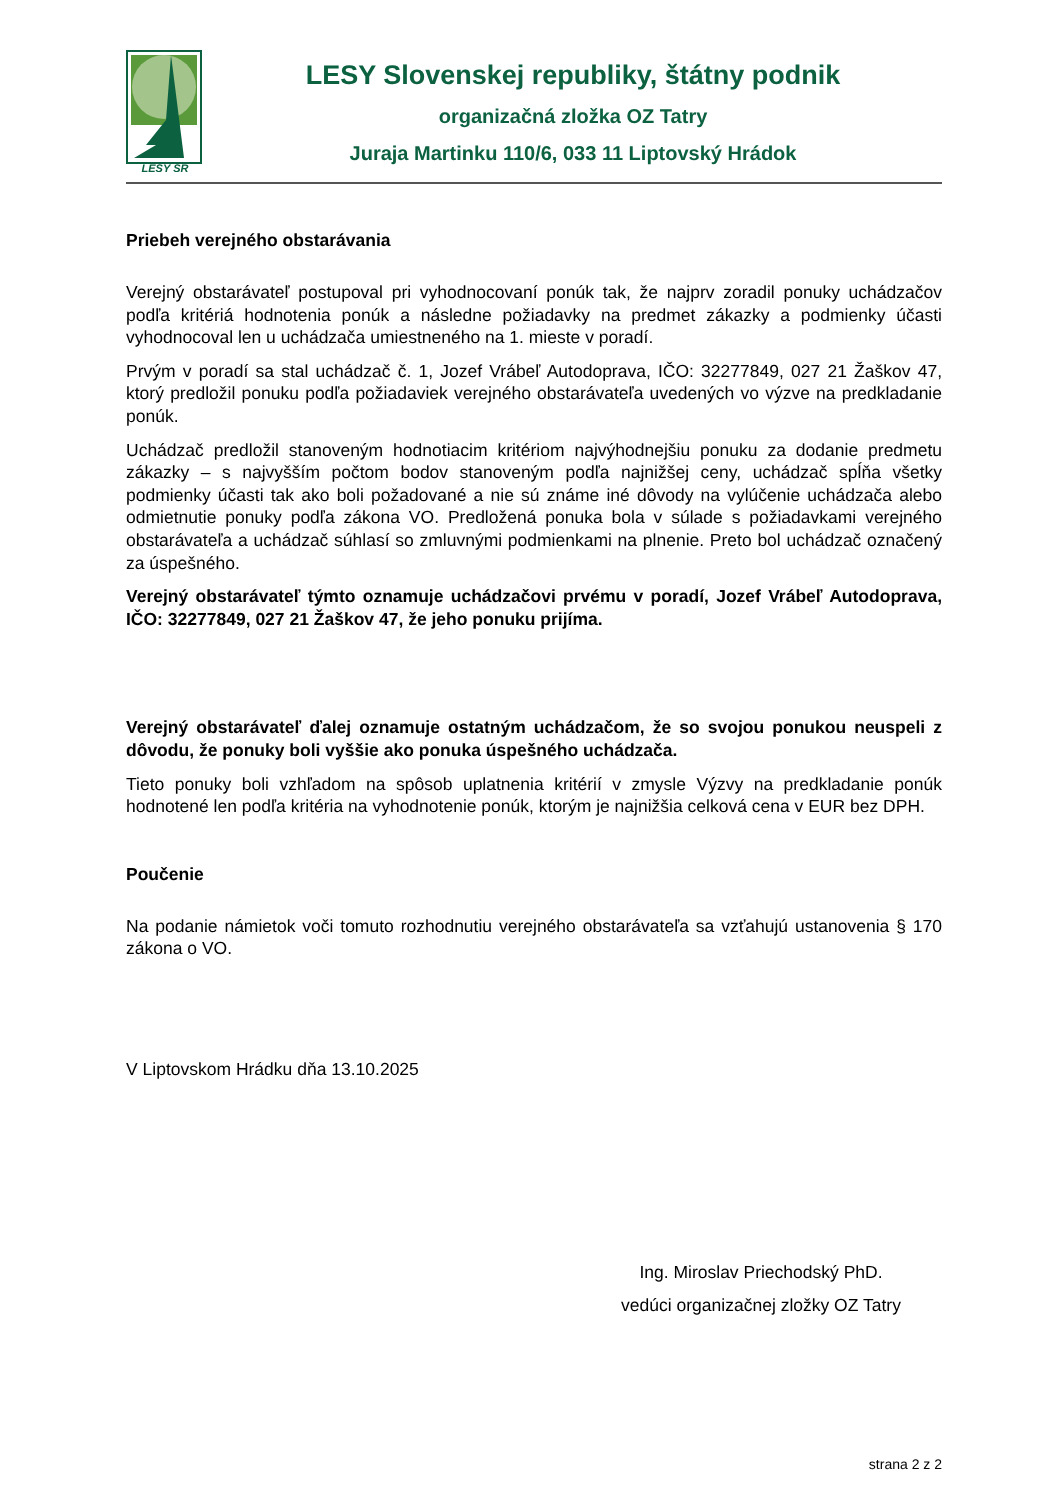LESY SR
LESY Slovenskej republiky, štátny podnik
organizačná zložka OZ Tatry
Juraja Martinku 110/6, 033 11 Liptovský Hrádok
Priebeh verejného obstarávania
Verejný obstarávateľ postupoval pri vyhodnocovaní ponúk tak, že najprv zoradil ponuky uchádzačov podľa kritériá hodnotenia ponúk a následne požiadavky na predmet zákazky a podmienky účasti vyhodnocoval len u uchádzača umiestneného na 1. mieste v poradí.
Prvým v poradí sa stal uchádzač č. 1, Jozef Vrábeľ Autodoprava, IČO: 32277849, 027 21 Žaškov 47, ktorý predložil ponuku podľa požiadaviek verejného obstarávateľa uvedených vo výzve na predkladanie ponúk.
Uchádzač predložil stanoveným hodnotiacim kritériom najvýhodnejšiu ponuku za dodanie predmetu zákazky – s najvyšším počtom bodov stanoveným podľa najnižšej ceny, uchádzač spĺňa všetky podmienky účasti tak ako boli požadované a nie sú známe iné dôvody na vylúčenie uchádzača alebo odmietnutie ponuky podľa zákona VO. Predložená ponuka bola v súlade s požiadavkami verejného obstarávateľa a uchádzač súhlasí so zmluvnými podmienkami na plnenie. Preto bol uchádzač označený za úspešného.
Verejný obstarávateľ týmto oznamuje uchádzačovi prvému v poradí, Jozef Vrábeľ Autodoprava, IČO: 32277849, 027 21 Žaškov 47, že jeho ponuku prijíma.
Verejný obstarávateľ ďalej oznamuje ostatným uchádzačom, že so svojou ponukou neuspeli z dôvodu, že ponuky boli vyššie ako ponuka úspešného uchádzača.
Tieto ponuky boli vzhľadom na spôsob uplatnenia kritérií v zmysle Výzvy na predkladanie ponúk hodnotené len podľa kritéria na vyhodnotenie ponúk, ktorým je najnižšia celková cena v EUR bez DPH.
Poučenie
Na podanie námietok voči tomuto rozhodnutiu verejného obstarávateľa sa vzťahujú ustanovenia § 170 zákona o VO.
V Liptovskom Hrádku dňa 13.10.2025
Ing. Miroslav Priechodský PhD.
vedúci organizačnej zložky OZ Tatry
strana 2 z 2